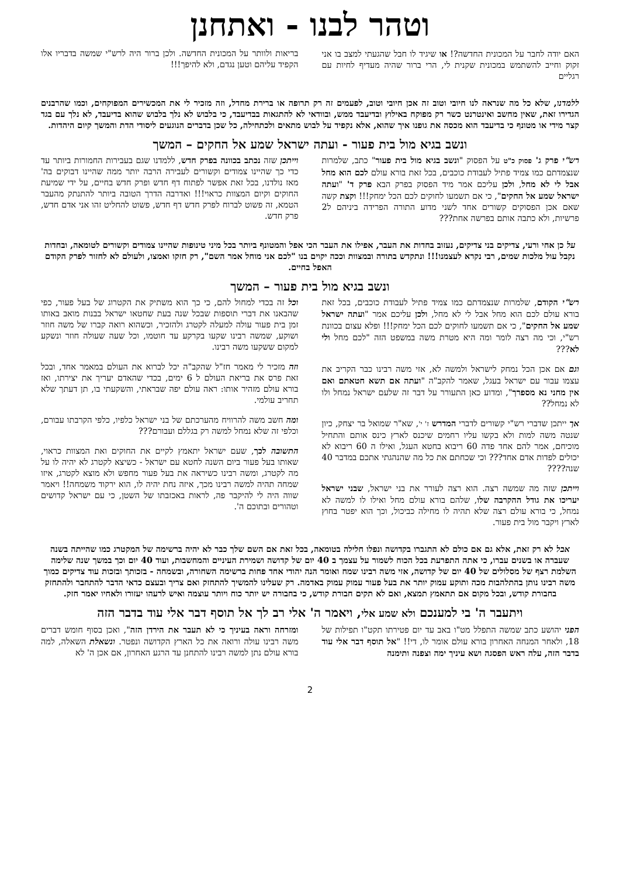וטהר לבנו - ואתחנן
האם יודה לחבר על המכונית החדשה?! או שיגיד לו חבל שהגעתי למצב בו אני זקוק וחייב להשתמש במכונית שקנית לי, הרי ברור שהיה מעדיף לחיות עם רגליים
בריאות ולוותר על המכונית החדשה. ולכן ברור היה לרש"י שמשה בדבריו אלו הקפיד עליהם וטען נגדם, ולא להיפך!!!
ללמדנו, שלא כל מה שנראה לנו חיובי וטוב זה אכן חיובי וטוב, לפעמים זה רק תרופה או ברירת מחדל, וזה מזכיר לי את המכשירים המפוקחים, וכמו שהרבנים הגדירו זאת, שאין מחשב ואינטרנט כשר רק מפוקח באילוץ ובדיעבד ממש, ובוודאי לא להתגאות בבדיעבד, כי בלבוש לא נלך בלבוש שהוא בדיעבד, לא נלך עם בגד קצר מידי או מטונף כי בדיעבד הוא מכסה את גופנו איך שהוא, אלא נקפיד על לבוש מתאים ולכתחילה, כל שכן בדברים הנוגעים ליסודי הדת והמשך קיום היהדות.
ונשב בגיא מול בית פעור - ועתה ישראל שמע אל החקים – המשך
רש"י פרק ג' פסוק כ"ט על הפסוק "ונשב בגיא מול בית פעור" כתב, שלמרות שנצמדתם כמו צמיד פתיל לעבודת כוכבים, בכל זאת בורא עולם לכם הוא מחל אבל לי לא מחל, ולכן עליכם אמר מיד הפסוק בפרק הבא פרק ד' "ועתה ישראל שמע אל החקים", כי אם תשמעו לחוקים לכם הכל ימחק!!! וקצת קשה שאם אכן הפסוקים קשורים אחד לשני מדוע התורה הפרידה ביניהם ל2 פרשיות, ולא כתבה אותם בפרשה אחת???
וייתכן שזה נכתב בכוונה בפרק חדש, ללמדנו שגם בעבירות החמורות ביותר עד כדי כך שהיינו צמודים וקשורים לעבירה הרבה יותר ממה שהיינו דבוקים בה' מאז נולדנו, בכל זאת אפשר לפתוח דף חדש ופרק חדש בחיים, על ידי שמיעת החוקים וקיום המצוות כראוי!!! ואדרבה הדרך הטובה ביותר להתנתק מהעבר הטמא, זה פשוט לברוח לפרק חדש דף חדש, פשוט להחליט זהו אני אדם חדש, פרק חדש.
על כן אחי ורעי, צדיקים בני צדיקים, נעזוב בחדות את העבר, אפילו את העבר הכי אפל והמטונף ביותר בכל מיני טינופות שהיינו צמודים וקשורים לטומאה, ובחדות נקבל עול מלכות שמים, רבי נקרא לעצמנו!!! ונתקדש בתורה ובמצוות וככה יקוים בנו "לכם אני מוחל אמר השם", רק חזקו ואמצו, ולעולם לא לחזור לפרק הקודם האפל בחיים.
ונשב בגיא מול בית פעור – המשך
רש"י הקודם, שלמרות שנצמדתם כמו צמיד פתיל לעבודת כוכבים, בכל זאת בורא עולם לכם הוא מחל אבל לי לא מחל, ולכן עליכם אמר "ועתה ישראל שמע אל החקים", כי אם תשמעו לחוקים לכם הכל ימחק!!! ופלא עצום בכוונת רש"י, וכי מה רצה לומר ומה היא מטרת משה במשפט הזה "לכם מחל ולי לא???
וגם אם אכן הכל נמחק לישראל ולמשה לא, אזי משה רבינו כבר הקריב את עצמו עבור עם ישראל בעגל, שאמר להקב"ה "ועתה אם תשא חטאתם ואם אין מחני נא מספרך", ומדוע כאן התעורר על דבר זה שלעם ישראל נמחל ולו לא נמחל??
אך ייתכן שדברי רש"י קשורים לדברי המדרש ז' י', שא"ר שמואל בר יצחק, כיון שנטה משה למות ולא בקשו עליו רחמים שיכנס לארץ כינס אותם והתחיל מוכיחם, אמר להם אחד פדה 60 ריבוא בחטא העגל, ואילו ה 60 ריבוא לא יכולים לפדות אדם אחד??? וכי שכחתם את כל מה שהנהגתי אתכם במדבר 40 שנה????
וייתכן שזה מה שמשה רצה. הוא רצה לעורר את בני ישראל, שבני ישראל יעריכו את גודל ההקרבה שלו, שלהם בורא עולם מחל ואילו לו למשה לא נמחל, כי בורא עולם רצה שלא תהיה לו מחילה כביכול, וכך הוא יפטר בחוץ לארץ ויקבר מול בית פעור.
וכל זה בכדי למחול להם, כי כך הוא משתיק את הקטרוג של בעל פעור, כפי שהבאנו את דברי תוספות שבכל שנה בעת שחטאו ישראל בבנות מואב באותו זמן בית פעור עולה למעלה לקטרג ולהזכיר, וכשהוא רואה קברו של משה חוזר ושוקע, שמשה רבינו שקעו בקרקע עד חוטמו, וכל שעה שעולה חוזר ונשקע למקום ששקעו משה רבינו.
וזה מזכיר לי מאמר חז"ל שהקב"ה יכל לברוא את העולם במאמר אחד, ובכל זאת פרס את בריאת העולם ל 6 ימים, בכדי שהאדם יעריך את יצירתו, ואז בורא עולם מזהיר אותו: ראה עולם יפה שבראתי, והשקעתי בו, תן דעתך שלא תחריב עולמי.
ומה חשב משה להרוויח מהערכתם של בני ישראל כלפיו, כלפי הקרבתו עבורם, וכלפי זה שלא נמחל למשה רק בגללם ועבורם???
התשובה לכך, שעם ישראל יתאמץ לקיים את החוקים ואת המצוות כראוי, שאותו בעל פעור ביום השנה לחטא עם ישראל - כשיצא לקטרג לא יהיה לו על מה לקטרג, ומשה רבינו כשיראה את בעל פעור מחפש ולא מוצא לקטרג, איזו שמחה תהיה למשה רבינו מכך, איזה נחת יהיה לו, הוא ירקוד משמחה!! ויאמר שווה היה לי להיקבר פה, לראות באכזבתו של השטן, כי עם ישראל קדושים וטהורים ובתוכם ה'.
אבל לא רק זאת, אלא גם אם כולם לא התגברו בקדושה ונפלו חלילה בטומאה, בכל זאת אם השם שלך כבר לא יהיה ברשימה של המקטרג כמו שהייתה בשנה שעברה או בשנים עברו, כי אתה התפרעת בכל הכוח לשמור על עצמך ב 40 יום של קדושה ושמירת העיניים והמחשבות, ועוד 40 יום וכך במשך שנה שלימה השלמת רצף של מסלולים של 40 יום של קדושה, אזי משה רבינו שמח ואומר הנה יהודי אחד פחות ברשימה השחורה, ובשמחה - בזכותך ובזכות עוד צדיקים כמוך משה רבינו נותן בהתלהבות מכה ותוקע עמוק יותר את בעל פעור עמוק עמוק באדמה. רק שעלינו להמשיך להתחזק ואם צריך ובעצם כדאי הדבר להתחבר ולהתחזק בחבורת קודש, ובכל מקום אם תתאמץ תמצא, ואם לא תקים חבורת קודש, כי בחבורה יש יותר כוח ויותר עוצמה ואיש לרעהו יעזורו ולאחיו יאמר חזק.
ויתעבר ה' בי למענכם ולא שמע אלי, ויאמר ה' אלי רב לך אל תוסף דבר אלי עוד בדבר הזה
הפני יהושע כתב שמשה התפלל מט"ו באב עד יום פטירתו תקט"ו תפילות של 18, ולאחר המנחה האחרון בורא עולם אומר לו, די!! "אל תוסף דבר אלי עוד בדבר הזה, עלה ראש הפסגה ושא עיניך ימה וצפנה ותימנה
ומזרחה וראה בעיניך כי לא תעבר את הירדן הזה", ואכן בסוף חומש דברים משה רבינו עולה ורואה את כל הארץ הקדושה ונפטר. ונשאלת השאלה, למה בורא עולם נתן למשה רבינו להתחנן עד הרגע האחרון, אם אכן ה' לא
2